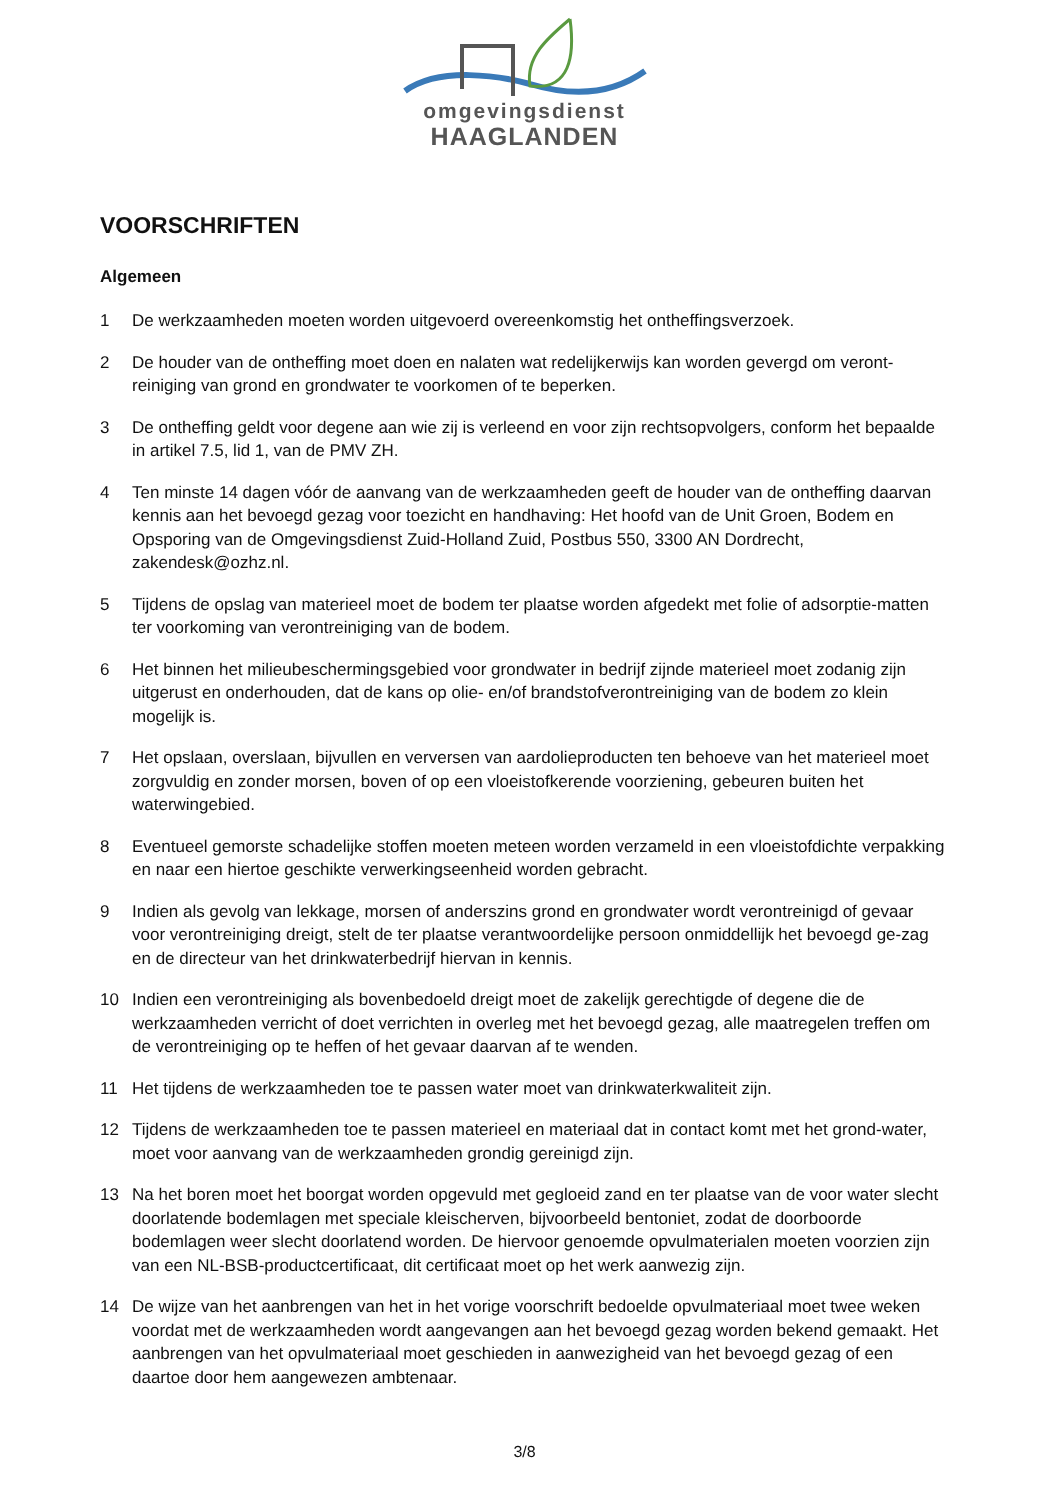omgevingsdienst
HAAGLANDEN
VOORSCHRIFTEN
Algemeen
1 De werkzaamheden moeten worden uitgevoerd overeenkomstig het ontheffingsverzoek.
2 De houder van de ontheffing moet doen en nalaten wat redelijkerwijs kan worden gevergd om veront-reiniging van grond en grondwater te voorkomen of te beperken.
3 De ontheffing geldt voor degene aan wie zij is verleend en voor zijn rechtsopvolgers, conform het bepaalde in artikel 7.5, lid 1, van de PMV ZH.
4 Ten minste 14 dagen vóór de aanvang van de werkzaamheden geeft de houder van de ontheffing daarvan kennis aan het bevoegd gezag voor toezicht en handhaving: Het hoofd van de Unit Groen, Bodem en Opsporing van de Omgevingsdienst Zuid-Holland Zuid, Postbus 550, 3300 AN Dordrecht, zakendesk@ozhz.nl.
5 Tijdens de opslag van materieel moet de bodem ter plaatse worden afgedekt met folie of adsorptie-matten ter voorkoming van verontreiniging van de bodem.
6 Het binnen het milieubeschermingsgebied voor grondwater in bedrijf zijnde materieel moet zodanig zijn uitgerust en onderhouden, dat de kans op olie- en/of brandstofverontreiniging van de bodem zo klein mogelijk is.
7 Het opslaan, overslaan, bijvullen en verversen van aardolieproducten ten behoeve van het materieel moet zorgvuldig en zonder morsen, boven of op een vloeistofkerende voorziening, gebeuren buiten het waterwingebied.
8 Eventueel gemorste schadelijke stoffen moeten meteen worden verzameld in een vloeistofdichte verpakking en naar een hiertoe geschikte verwerkingseenheid worden gebracht.
9 Indien als gevolg van lekkage, morsen of anderszins grond en grondwater wordt verontreinigd of gevaar voor verontreiniging dreigt, stelt de ter plaatse verantwoordelijke persoon onmiddellijk het bevoegd ge-zag en de directeur van het drinkwaterbedrijf hiervan in kennis.
10 Indien een verontreiniging als bovenbedoeld dreigt moet de zakelijk gerechtigde of degene die de werkzaamheden verricht of doet verrichten in overleg met het bevoegd gezag, alle maatregelen treffen om de verontreiniging op te heffen of het gevaar daarvan af te wenden.
11 Het tijdens de werkzaamheden toe te passen water moet van drinkwaterkwaliteit zijn.
12 Tijdens de werkzaamheden toe te passen materieel en materiaal dat in contact komt met het grond-water, moet voor aanvang van de werkzaamheden grondig gereinigd zijn.
13 Na het boren moet het boorgat worden opgevuld met gegloeid zand en ter plaatse van de voor water slecht doorlatende bodemlagen met speciale kleischerven, bijvoorbeeld bentoniet, zodat de doorboorde bodemlagen weer slecht doorlatend worden. De hiervoor genoemde opvulmaterialen moeten voorzien zijn van een NL-BSB-productcertificaat, dit certificaat moet op het werk aanwezig zijn.
14 De wijze van het aanbrengen van het in het vorige voorschrift bedoelde opvulmateriaal moet twee weken voordat met de werkzaamheden wordt aangevangen aan het bevoegd gezag worden bekend gemaakt. Het aanbrengen van het opvulmateriaal moet geschieden in aanwezigheid van het bevoegd gezag of een daartoe door hem aangewezen ambtenaar.
3/8